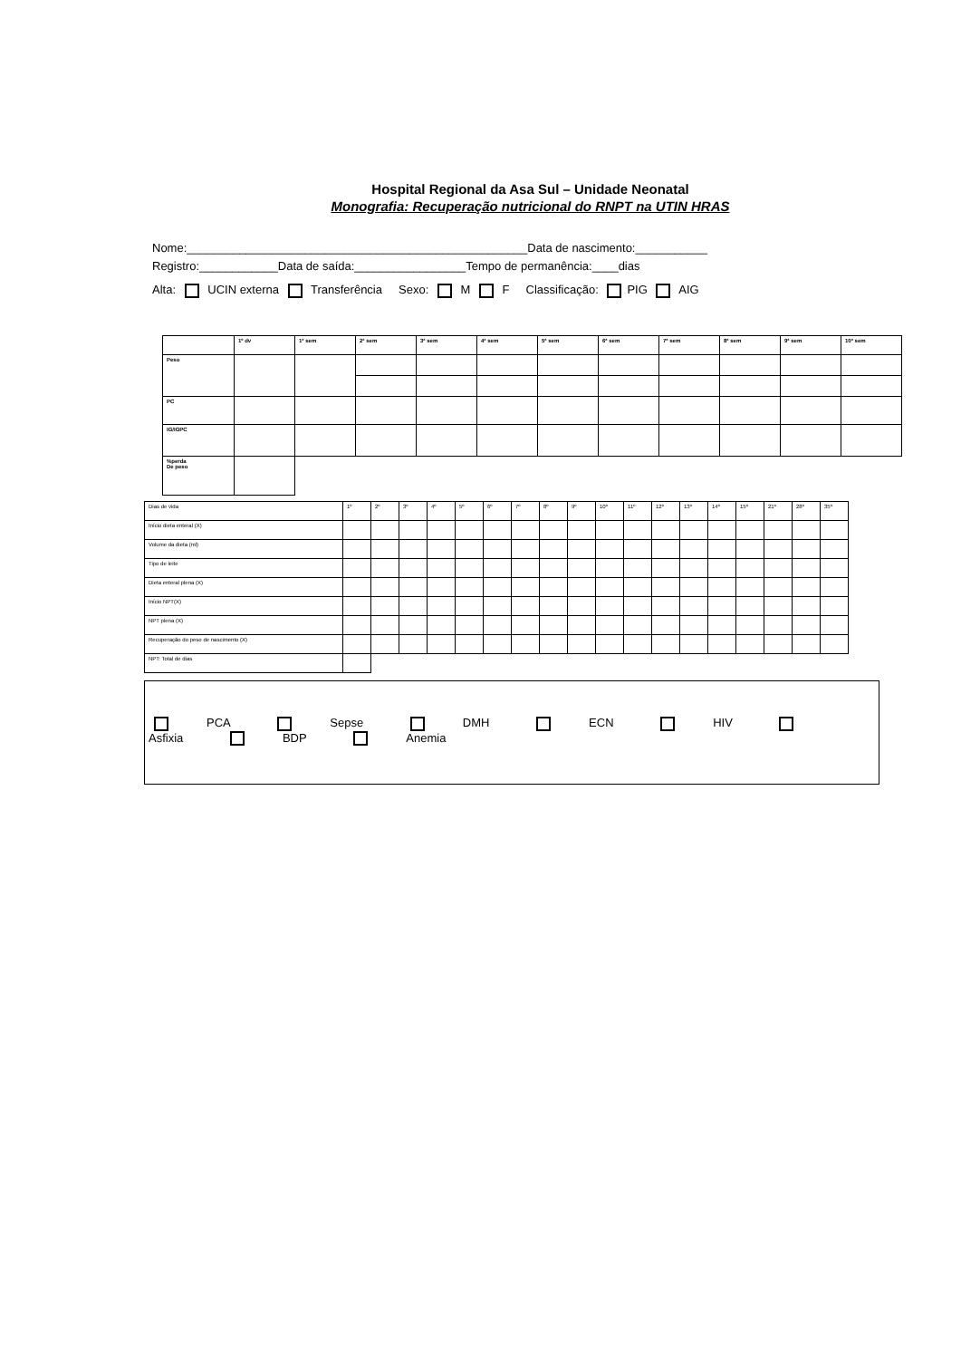Hospital Regional da Asa Sul – Unidade Neonatal
Monografia: Recuperação nutricional do RNPT na UTIN HRAS
Nome:____________________________________________________Data de nascimento:___________
Registro:____________Data de saída:_________________Tempo de permanência:____dias
Alta: UCIN externa Transferência Sexo: M F Classificação: PIG AIG
| | 1º dv | 1ª sem | 2ª sem | 3ª sem | 4ª sem | 5ª sem | 6ª sem | 7ª sem | 8ª sem | 9ª sem | 10ª sem |
| Peso | | | | | | | | | | | |
| PC | | | | | | | | | | | |
| IG/IGPC | | | | | | | | | | | |
| %perda De peso | | | | | | | | | | | |
| Dias de vida | 1º | 2º | 3º | 4º | 5º | 6º | 7º | 8º | 9º | 10º | 11º | 12º | 13º | 14º | 15º | 21º | 28º | 35º |
| Início dieta enteral (X) | | | | | | | | | | | | | | | | | | |
| Volume da dieta (ml) | | | | | | | | | | | | | | | | | | |
| Tipo de leite | | | | | | | | | | | | | | | | | | |
| Dieta enteral plena (X) | | | | | | | | | | | | | | | | | | |
| Início NPT(X) | | | | | | | | | | | | | | | | | | |
| NPT plena (X) | | | | | | | | | | | | | | | | | | |
| Recuperação do peso de nascimento (X) | | | | | | | | | | | | | | | | | | |
| NPT: Total de dias | | | | | | | | | | | | | | | | | | |
PCA Sepse DMH ECN HIV Asfixia BDP Anemia